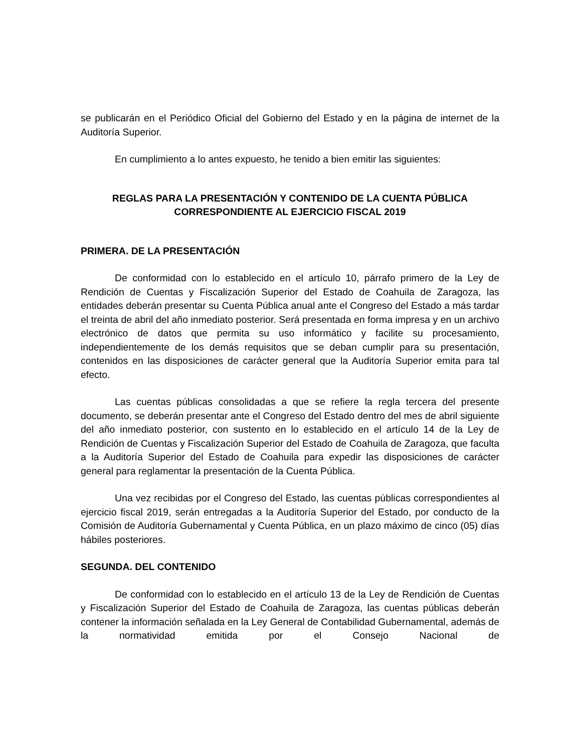se publicarán en el Periódico Oficial del Gobierno del Estado y en la página de internet de la Auditoría Superior.
En cumplimiento a lo antes expuesto, he tenido a bien emitir las siguientes:
REGLAS PARA LA PRESENTACIÓN Y CONTENIDO DE LA CUENTA PÚBLICA
CORRESPONDIENTE AL EJERCICIO FISCAL 2019
PRIMERA. DE LA PRESENTACIÓN
De conformidad con lo establecido en el artículo 10, párrafo primero de la Ley de Rendición de Cuentas y Fiscalización Superior del Estado de Coahuila de Zaragoza, las entidades deberán presentar su Cuenta Pública anual ante el Congreso del Estado a más tardar el treinta de abril del año inmediato posterior. Será presentada en forma impresa y en un archivo electrónico de datos que permita su uso informático y facilite su procesamiento, independientemente de los demás requisitos que se deban cumplir para su presentación, contenidos en las disposiciones de carácter general que la Auditoría Superior emita para tal efecto.
Las cuentas públicas consolidadas a que se refiere la regla tercera del presente documento, se deberán presentar ante el Congreso del Estado dentro del mes de abril siguiente del año inmediato posterior, con sustento en lo establecido en el artículo 14 de la Ley de Rendición de Cuentas y Fiscalización Superior del Estado de Coahuila de Zaragoza, que faculta a la Auditoría Superior del Estado de Coahuila para expedir las disposiciones de carácter general para reglamentar la presentación de la Cuenta Pública.
Una vez recibidas por el Congreso del Estado, las cuentas públicas correspondientes al ejercicio fiscal 2019, serán entregadas a la Auditoría Superior del Estado, por conducto de la Comisión de Auditoría Gubernamental y Cuenta Pública, en un plazo máximo de cinco (05) días hábiles posteriores.
SEGUNDA. DEL CONTENIDO
De conformidad con lo establecido en el artículo 13 de la Ley de Rendición de Cuentas y Fiscalización Superior del Estado de Coahuila de Zaragoza, las cuentas públicas deberán contener la información señalada en la Ley General de Contabilidad Gubernamental, además de la normatividad emitida por el Consejo Nacional de